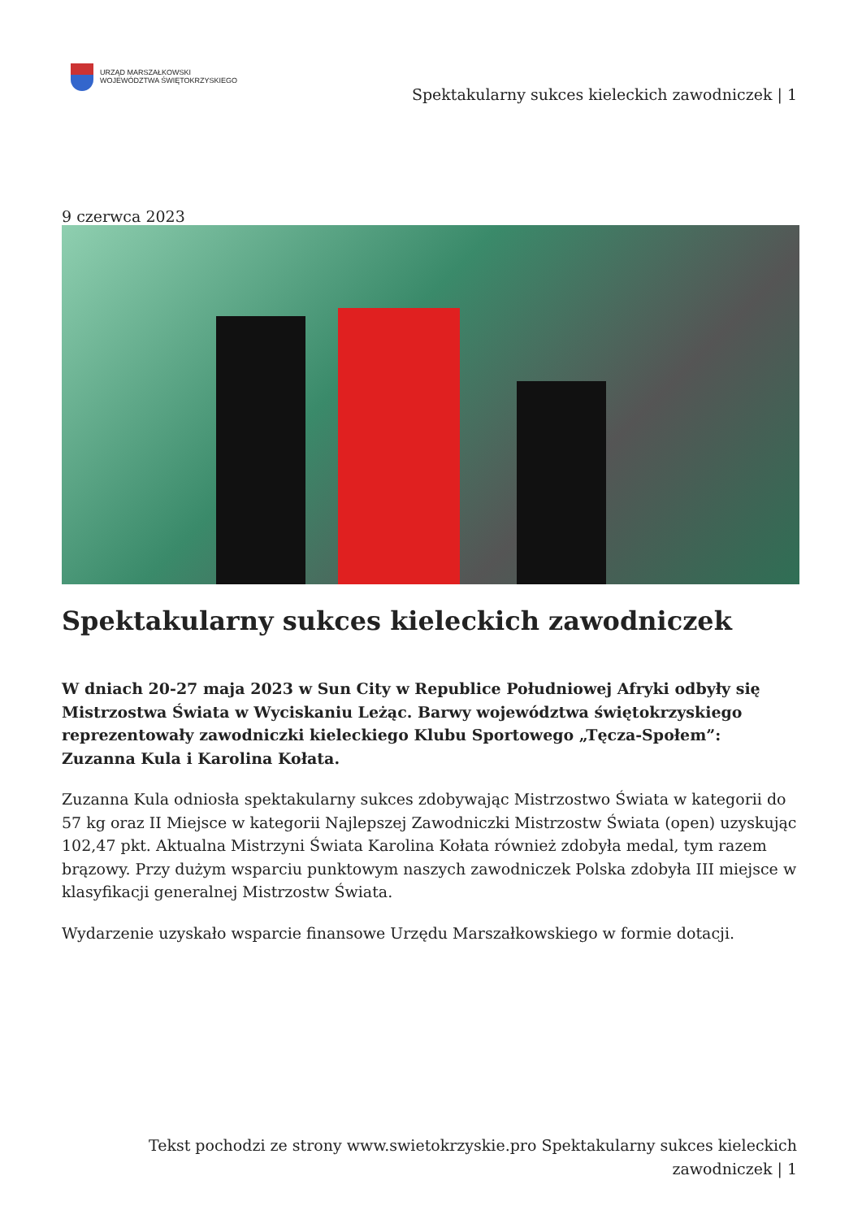URZĄD MARSZAŁKOWSKI
WOJEWÓDZTWA ŚWIĘTOKRZYSKIEGO
Spektakularny sukces kieleckich zawodniczek | 1
9 czerwca 2023
Spektakularny sukces kieleckich zawodniczek
W dniach 20-27 maja 2023 w Sun City w Republice Południowej Afryki odbyły się Mistrzostwa Świata w Wyciskaniu Leżąc. Barwy województwa świętokrzyskiego reprezentowały zawodniczki kieleckiego Klubu Sportowego „Tęcza-Społem”: Zuzanna Kula i Karolina Kołata.
Zuzanna Kula odniosła spektakularny sukces zdobywając Mistrzostwo Świata w kategorii do 57 kg oraz II Miejsce w kategorii Najlepszej Zawodniczki Mistrzostw Świata (open) uzyskując 102,47 pkt. Aktualna Mistrzyni Świata Karolina Kołata również zdobyła medal, tym razem brązowy. Przy dużym wsparciu punktowym naszych zawodniczek Polska zdobyła III miejsce w klasyfikacji generalnej Mistrzostw Świata.
Wydarzenie uzyskało wsparcie finansowe Urzędu Marszałkowskiego w formie dotacji.
Tekst pochodzi ze strony www.swietokrzyskie.pro Spektakularny sukces kieleckich zawodniczek | 1